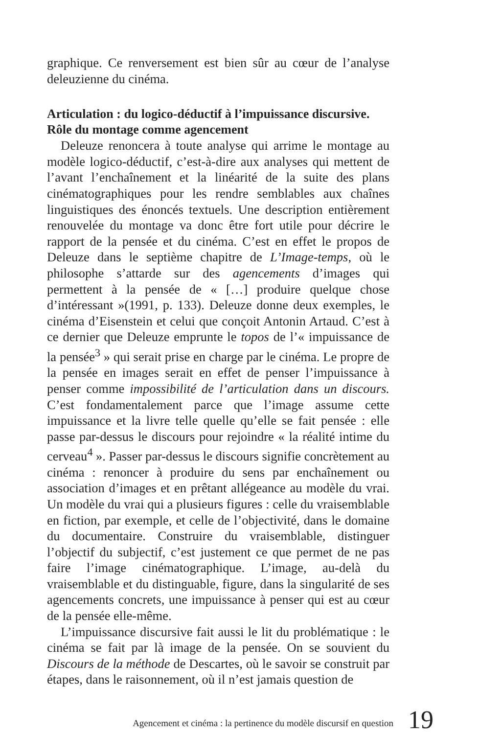graphique. Ce renversement est bien sûr au cœur de l’analyse deleuzienne du cinéma.
Articulation : du logico-déductif à l’impuissance discursive. Rôle du montage comme agencement
Deleuze renoncera à toute analyse qui arrime le montage au modèle logico-déductif, c’est-à-dire aux analyses qui mettent de l’avant l’enchaînement et la linéarité de la suite des plans cinématographiques pour les rendre semblables aux chaînes linguistiques des énoncés textuels. Une description entièrement renouvelée du montage va donc être fort utile pour décrire le rapport de la pensée et du cinéma. C’est en effet le propos de Deleuze dans le septième chapitre de L’Image-temps, où le philosophe s’attarde sur des agencements d’images qui permettent à la pensée de « […] produire quelque chose d’intéressant »(1991, p. 133). Deleuze donne deux exemples, le cinéma d’Eisenstein et celui que conçoit Antonin Artaud. C’est à ce dernier que Deleuze emprunte le topos de l’« impuissance de la pensée<sup>3</sup> » qui serait prise en charge par le cinéma. Le propre de la pensée en images serait en effet de penser l’impuissance à penser comme impossibilité de l’articulation dans un discours. C’est fondamentalement parce que l’image assume cette impuissance et la livre telle quelle qu’elle se fait pensée : elle passe par-dessus le discours pour rejoindre « la réalité intime du cerveau<sup>4</sup> ». Passer par-dessus le discours signifie concrètement au cinéma : renoncer à produire du sens par enchaînement ou association d’images et en prêtant allégeance au modèle du vrai. Un modèle du vrai qui a plusieurs figures : celle du vraisemblable en fiction, par exemple, et celle de l’objectivité, dans le domaine du documentaire. Construire du vraisemblable, distinguer l’objectif du subjectif, c’est justement ce que permet de ne pas faire l’image cinématographique. L’image, au-delà du vraisemblable et du distinguable, figure, dans la singularité de ses agencements concrets, une impuissance à penser qui est au cœur de la pensée elle-même.
L’impuissance discursive fait aussi le lit du problématique : le cinéma se fait par là image de la pensée. On se souvient du Discours de la méthode de Descartes, où le savoir se construit par étapes, dans le raisonnement, où il n’est jamais question de
Agencement et cinéma : la pertinence du modèle discursif en question 19